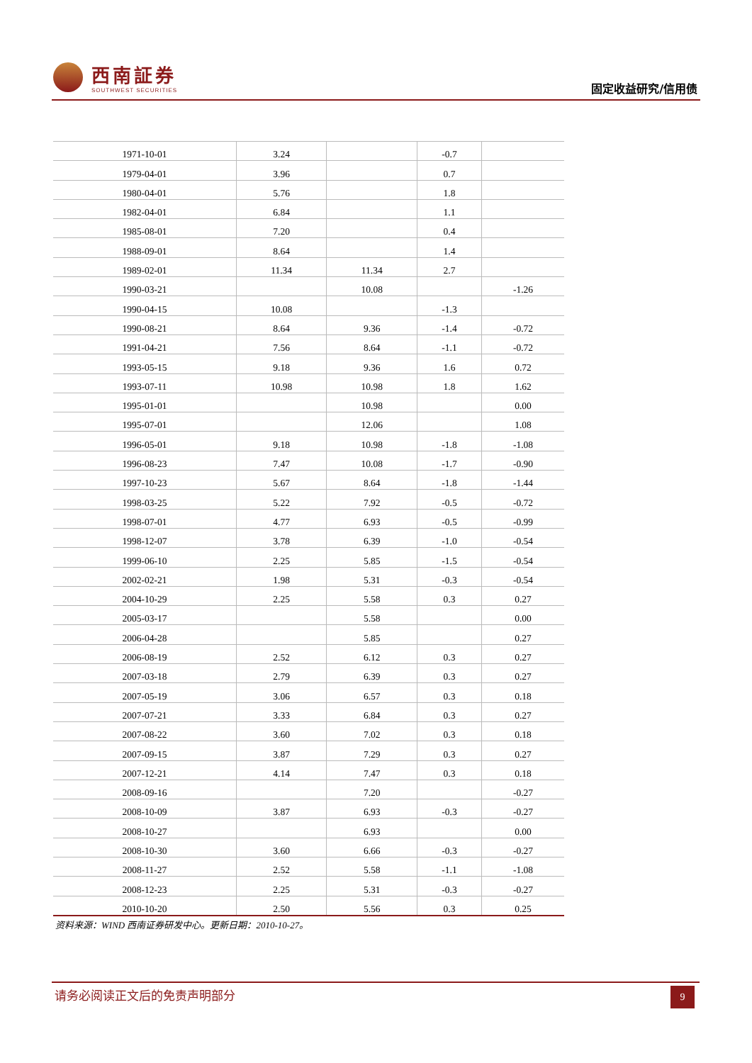西南証券
SOUTHWEST SECURITIES
固定收益研究/信用债
| 1971-10-01 | 3.24 | | -0.7 | |
| 1979-04-01 | 3.96 | | 0.7 | |
| 1980-04-01 | 5.76 | | 1.8 | |
| 1982-04-01 | 6.84 | | 1.1 | |
| 1985-08-01 | 7.20 | | 0.4 | |
| 1988-09-01 | 8.64 | | 1.4 | |
| 1989-02-01 | 11.34 | 11.34 | 2.7 | |
| 1990-03-21 | | 10.08 | | -1.26 |
| 1990-04-15 | 10.08 | | -1.3 | |
| 1990-08-21 | 8.64 | 9.36 | -1.4 | -0.72 |
| 1991-04-21 | 7.56 | 8.64 | -1.1 | -0.72 |
| 1993-05-15 | 9.18 | 9.36 | 1.6 | 0.72 |
| 1993-07-11 | 10.98 | 10.98 | 1.8 | 1.62 |
| 1995-01-01 | | 10.98 | | 0.00 |
| 1995-07-01 | | 12.06 | | 1.08 |
| 1996-05-01 | 9.18 | 10.98 | -1.8 | -1.08 |
| 1996-08-23 | 7.47 | 10.08 | -1.7 | -0.90 |
| 1997-10-23 | 5.67 | 8.64 | -1.8 | -1.44 |
| 1998-03-25 | 5.22 | 7.92 | -0.5 | -0.72 |
| 1998-07-01 | 4.77 | 6.93 | -0.5 | -0.99 |
| 1998-12-07 | 3.78 | 6.39 | -1.0 | -0.54 |
| 1999-06-10 | 2.25 | 5.85 | -1.5 | -0.54 |
| 2002-02-21 | 1.98 | 5.31 | -0.3 | -0.54 |
| 2004-10-29 | 2.25 | 5.58 | 0.3 | 0.27 |
| 2005-03-17 | | 5.58 | | 0.00 |
| 2006-04-28 | | 5.85 | | 0.27 |
| 2006-08-19 | 2.52 | 6.12 | 0.3 | 0.27 |
| 2007-03-18 | 2.79 | 6.39 | 0.3 | 0.27 |
| 2007-05-19 | 3.06 | 6.57 | 0.3 | 0.18 |
| 2007-07-21 | 3.33 | 6.84 | 0.3 | 0.27 |
| 2007-08-22 | 3.60 | 7.02 | 0.3 | 0.18 |
| 2007-09-15 | 3.87 | 7.29 | 0.3 | 0.27 |
| 2007-12-21 | 4.14 | 7.47 | 0.3 | 0.18 |
| 2008-09-16 | | 7.20 | | -0.27 |
| 2008-10-09 | 3.87 | 6.93 | -0.3 | -0.27 |
| 2008-10-27 | | 6.93 | | 0.00 |
| 2008-10-30 | 3.60 | 6.66 | -0.3 | -0.27 |
| 2008-11-27 | 2.52 | 5.58 | -1.1 | -1.08 |
| 2008-12-23 | 2.25 | 5.31 | -0.3 | -0.27 |
| 2010-10-20 | 2.50 | 5.56 | 0.3 | 0.25 |
资料来源：WIND 西南证券研发中心。更新日期：2010-10-27。
请务必阅读正文后的免责声明部分
9